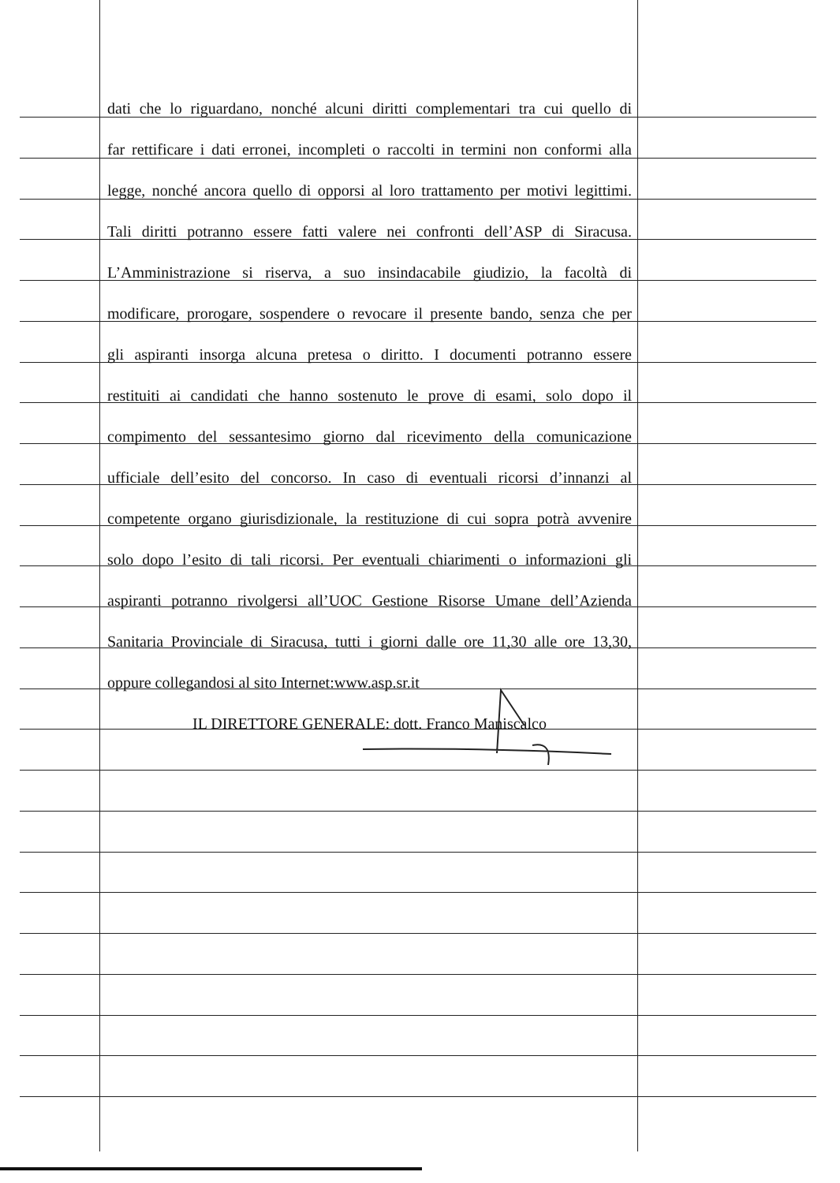dati che lo riguardano, nonché alcuni diritti complementari tra cui quello di
far rettificare i dati erronei, incompleti o raccolti in termini non conformi alla
legge, nonché ancora quello di opporsi al loro trattamento per motivi legittimi.
Tali diritti potranno essere fatti valere nei confronti dell’ASP di Siracusa.
L’Amministrazione si riserva, a suo insindacabile giudizio, la facoltà di
modificare, prorogare, sospendere o revocare il presente bando, senza che per
gli aspiranti insorga alcuna pretesa o diritto. I documenti potranno essere
restituiti ai candidati che hanno sostenuto le prove di esami, solo dopo il
compimento del sessantesimo giorno dal ricevimento della comunicazione
ufficiale dell’esito del concorso. In caso di eventuali ricorsi d’innanzi al
competente organo giurisdizionale, la restituzione di cui sopra potrà avvenire
solo dopo l’esito di tali ricorsi. Per eventuali chiarimenti o informazioni gli
aspiranti potranno rivolgersi all’UOC Gestione Risorse Umane dell’Azienda
Sanitaria Provinciale di Siracusa, tutti i giorni dalle ore 11,30 alle ore 13,30,
oppure collegandosi al sito Internet:www.asp.sr.it
IL DIRETTORE GENERALE: dott. Franco Maniscalco